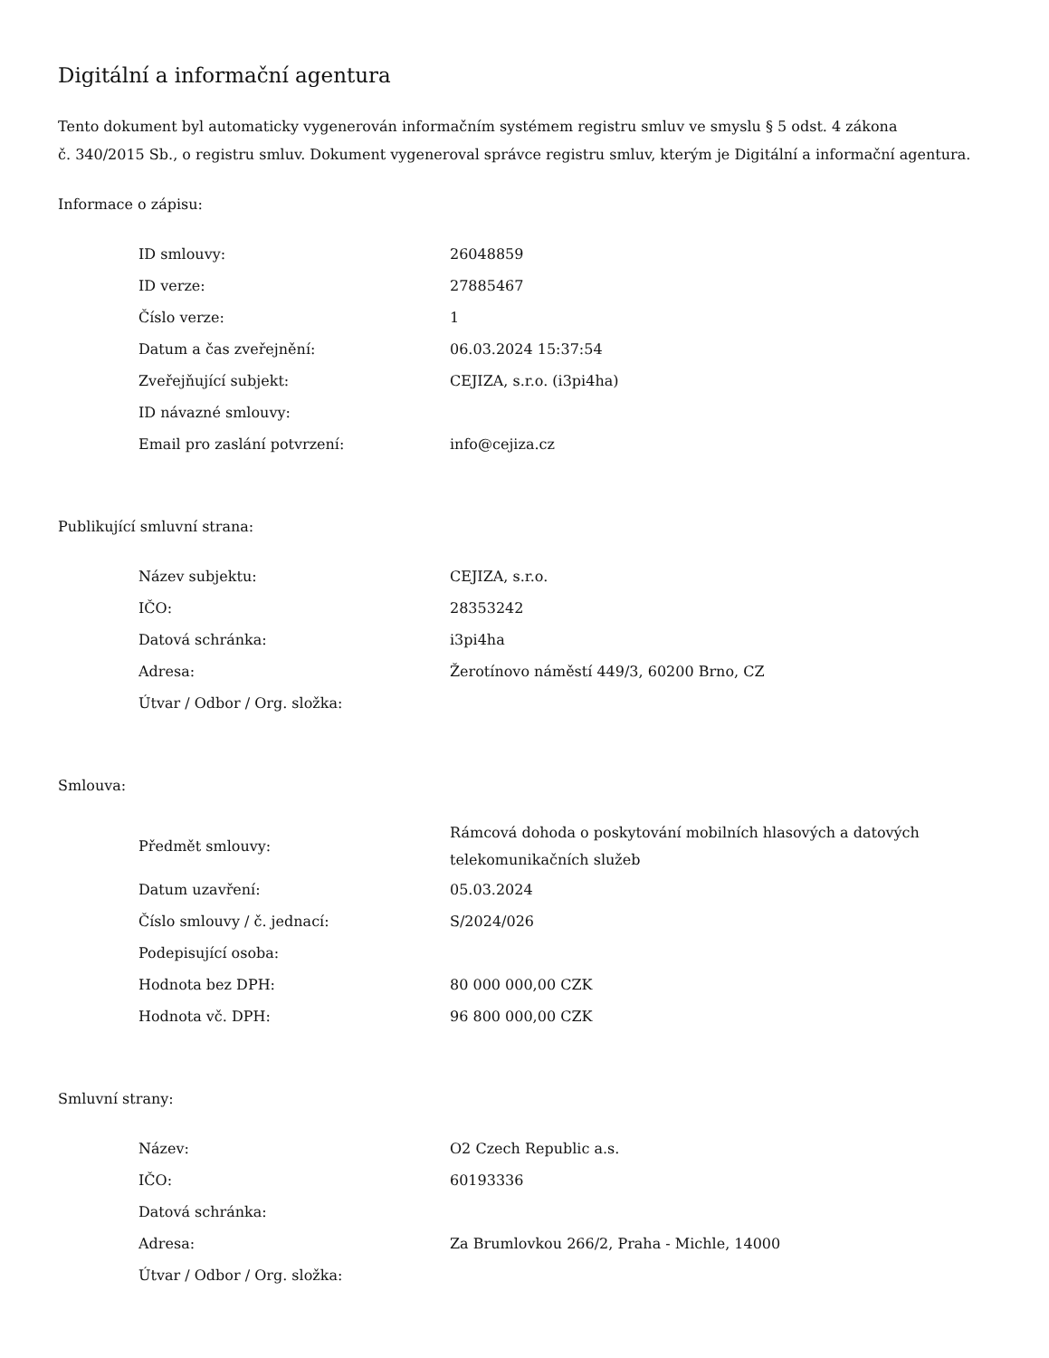Digitální a informační agentura
Tento dokument byl automaticky vygenerován informačním systémem registru smluv ve smyslu § 5 odst. 4 zákona
č. 340/2015 Sb., o registru smluv. Dokument vygeneroval správce registru smluv, kterým je Digitální a informační agentura.
Informace o zápisu:
| ID smlouvy: | 26048859 |
| ID verze: | 27885467 |
| Číslo verze: | 1 |
| Datum a čas zveřejnění: | 06.03.2024 15:37:54 |
| Zveřejňující subjekt: | CEJIZA, s.r.o. (i3pi4ha) |
| ID návazné smlouvy: | |
| Email pro zaslání potvrzení: | info@cejiza.cz |
Publikující smluvní strana:
| Název subjektu: | CEJIZA, s.r.o. |
| IČO: | 28353242 |
| Datová schránka: | i3pi4ha |
| Adresa: | Žerotínovo náměstí 449/3, 60200 Brno, CZ |
| Útvar / Odbor / Org. složka: | |
Smlouva:
| Předmět smlouvy: | Rámcová dohoda o poskytování mobilních hlasových a datových telekomunikačních služeb |
| Datum uzavření: | 05.03.2024 |
| Číslo smlouvy / č. jednací: | S/2024/026 |
| Podepisující osoba: | |
| Hodnota bez DPH: | 80 000 000,00 CZK |
| Hodnota vč. DPH: | 96 800 000,00 CZK |
Smluvní strany:
| Název: | O2 Czech Republic a.s. |
| IČO: | 60193336 |
| Datová schránka: | |
| Adresa: | Za Brumlovkou 266/2, Praha - Michle, 14000 |
| Útvar / Odbor / Org. složka: | |